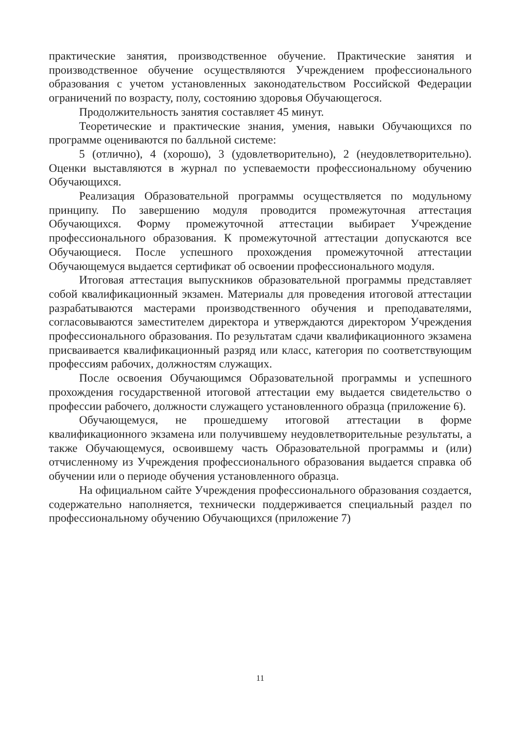практические занятия, производственное обучение. Практические занятия и производственное обучение осуществляются Учреждением профессионального образования с учетом установленных законодательством Российской Федерации ограничений по возрасту, полу, состоянию здоровья Обучающегося.
Продолжительность занятия составляет 45 минут.
Теоретические и практические знания, умения, навыки Обучающихся по программе оцениваются по балльной системе:
5 (отлично), 4 (хорошо), 3 (удовлетворительно), 2 (неудовлетворительно). Оценки выставляются в журнал по успеваемости профессиональному обучению Обучающихся.
Реализация Образовательной программы осуществляется по модульному принципу. По завершению модуля проводится промежуточная аттестация Обучающихся. Форму промежуточной аттестации выбирает Учреждение профессионального образования. К промежуточной аттестации допускаются все Обучающиеся. После успешного прохождения промежуточной аттестации Обучающемуся выдается сертификат об освоении профессионального модуля.
Итоговая аттестация выпускников образовательной программы представляет собой квалификационный экзамен. Материалы для проведения итоговой аттестации разрабатываются мастерами производственного обучения и преподавателями, согласовываются заместителем директора и утверждаются директором Учреждения профессионального образования. По результатам сдачи квалификационного экзамена присваивается квалификационный разряд или класс, категория по соответствующим профессиям рабочих, должностям служащих.
После освоения Обучающимся Образовательной программы и успешного прохождения государственной итоговой аттестации ему выдается свидетельство о профессии рабочего, должности служащего установленного образца (приложение 6).
Обучающемуся, не прошедшему итоговой аттестации в форме квалификационного экзамена или получившему неудовлетворительные результаты, а также Обучающемуся, освоившему часть Образовательной программы и (или) отчисленному из Учреждения профессионального образования выдается справка об обучении или о периоде обучения установленного образца.
На официальном сайте Учреждения профессионального образования создается, содержательно наполняется, технически поддерживается специальный раздел по профессиональному обучению Обучающихся (приложение 7)
11